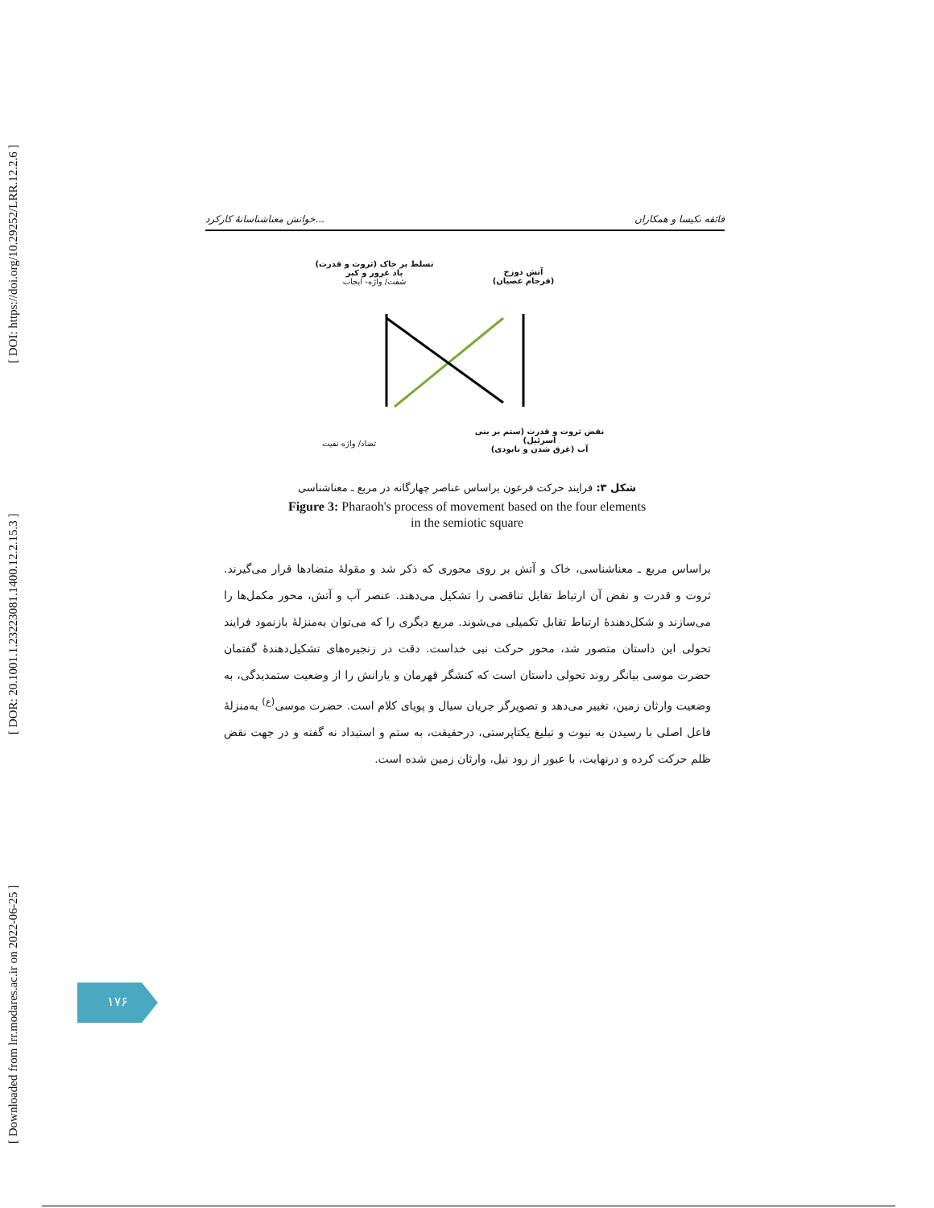[ Downloaded from lrr.modares.ac.ir on 2022-06-25 ] [ DOR: 20.1001.1.23223081.1400.12.2.15.3 ] [ DOI: https://doi.org/10.29252/LRR.12.2.6 ]
خوانش معناشناسانهٔ کارکرد... فائقه نکیسا و همکاران
تسلط بر خاک (ثروت و قدرت)
باد غرور و کبر
شفت/ واژه- ایجاب
آتش دوزخ
(فرجام عصیان)
تضاد/ واژه نفیت
نقض ثروت و قدرت (ستم بر بنی اسرئیل)
آب (غرق شدن و نابودی)
شکل ۳: فرایند حرکت فرعون براساس عناصر چهارگانه در مربع ـ معناشناسی
Figure 3: Pharaoh's process of movement based on the four elements
in the semiotic square
براساس مربع ـ معناشناسی، خاک و آتش بر روی محوری که ذکر شد و مقولهٔ متضادها قرار می‌گیرند. ثروت و قدرت و نقض آن ارتباط تقابل تناقضی را تشکیل می‌دهند. عنصر آب و آتش، محور مکمل‌ها را می‌سازند و شکل‌دهندهٔ ارتباط تقابل تکمیلی می‌شوند. مربع دیگری را که می‌توان به‌منزلهٔ بازنمود فرایند تحولی این داستان متصور شد، محور حرکت نبی خداست. دقت در زنجیره‌های تشکیل‌دهندهٔ گفتمان حضرت موسی بیانگر روند تحولی داستان است که کنشگر قهرمان و یارانش را از وضعیت ستمدیدگی، به وضعیت وارثان زمین، تغییر می‌دهد و تصویرگر جریان سیال و پویای کلام است. حضرت موسی<sup>(ع)</sup> به‌منزلهٔ فاعل اصلی با رسیدن به نبوت و تبلیغ یکتاپرستی، درحقیقت، به ستم و استبداد نه گفته و در جهت نقض ظلم حرکت کرده و درنهایت، با عبور از رود نیل، وارثان زمین شده است.
۱۷۶